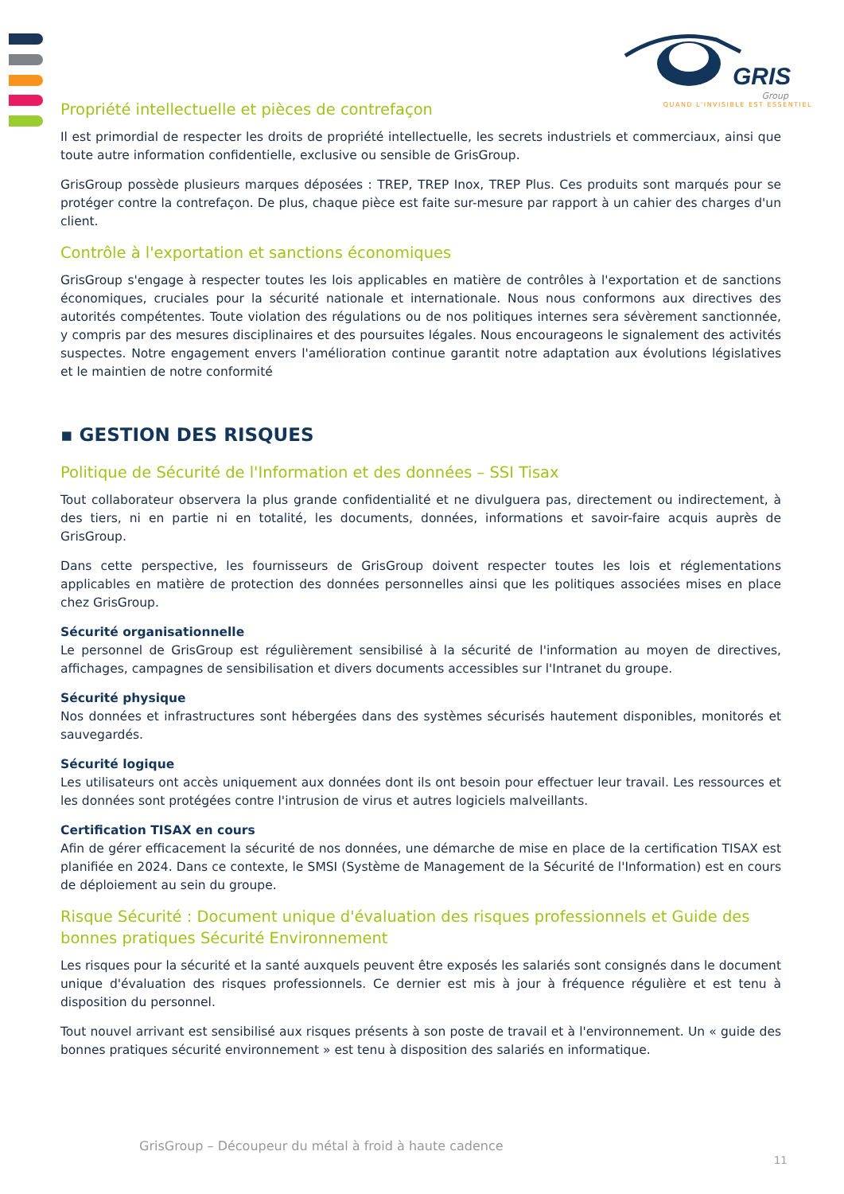GRIS
Group
QUAND L'INVISIBLE EST ESSENTIEL
Propriété intellectuelle et pièces de contrefaçon
Il est primordial de respecter les droits de propriété intellectuelle, les secrets industriels et commerciaux, ainsi que toute autre information confidentielle, exclusive ou sensible de GrisGroup.
GrisGroup possède plusieurs marques déposées : TREP, TREP Inox, TREP Plus. Ces produits sont marqués pour se protéger contre la contrefaçon. De plus, chaque pièce est faite sur-mesure par rapport à un cahier des charges d'un client.
Contrôle à l'exportation et sanctions économiques
GrisGroup s'engage à respecter toutes les lois applicables en matière de contrôles à l'exportation et de sanctions économiques, cruciales pour la sécurité nationale et internationale. Nous nous conformons aux directives des autorités compétentes. Toute violation des régulations ou de nos politiques internes sera sévèrement sanctionnée, y compris par des mesures disciplinaires et des poursuites légales. Nous encourageons le signalement des activités suspectes. Notre engagement envers l'amélioration continue garantit notre adaptation aux évolutions législatives et le maintien de notre conformité
▪ GESTION DES RISQUES
Politique de Sécurité de l'Information et des données – SSI Tisax
Tout collaborateur observera la plus grande confidentialité et ne divulguera pas, directement ou indirectement, à des tiers, ni en partie ni en totalité, les documents, données, informations et savoir-faire acquis auprès de GrisGroup.
Dans cette perspective, les fournisseurs de GrisGroup doivent respecter toutes les lois et réglementations applicables en matière de protection des données personnelles ainsi que les politiques associées mises en place chez GrisGroup.
Sécurité organisationnelle
Le personnel de GrisGroup est régulièrement sensibilisé à la sécurité de l'information au moyen de directives, affichages, campagnes de sensibilisation et divers documents accessibles sur l'Intranet du groupe.
Sécurité physique
Nos données et infrastructures sont hébergées dans des systèmes sécurisés hautement disponibles, monitorés et sauvegardés.
Sécurité logique
Les utilisateurs ont accès uniquement aux données dont ils ont besoin pour effectuer leur travail. Les ressources et les données sont protégées contre l'intrusion de virus et autres logiciels malveillants.
Certification TISAX en cours
Afin de gérer efficacement la sécurité de nos données, une démarche de mise en place de la certification TISAX est planifiée en 2024. Dans ce contexte, le SMSI (Système de Management de la Sécurité de l'Information) est en cours de déploiement au sein du groupe.
Risque Sécurité : Document unique d'évaluation des risques professionnels et Guide des bonnes pratiques Sécurité Environnement
Les risques pour la sécurité et la santé auxquels peuvent être exposés les salariés sont consignés dans le document unique d'évaluation des risques professionnels. Ce dernier est mis à jour à fréquence régulière et est tenu à disposition du personnel.
Tout nouvel arrivant est sensibilisé aux risques présents à son poste de travail et à l'environnement. Un « guide des bonnes pratiques sécurité environnement » est tenu à disposition des salariés en informatique.
GrisGroup – Découpeur du métal à froid à haute cadence
11